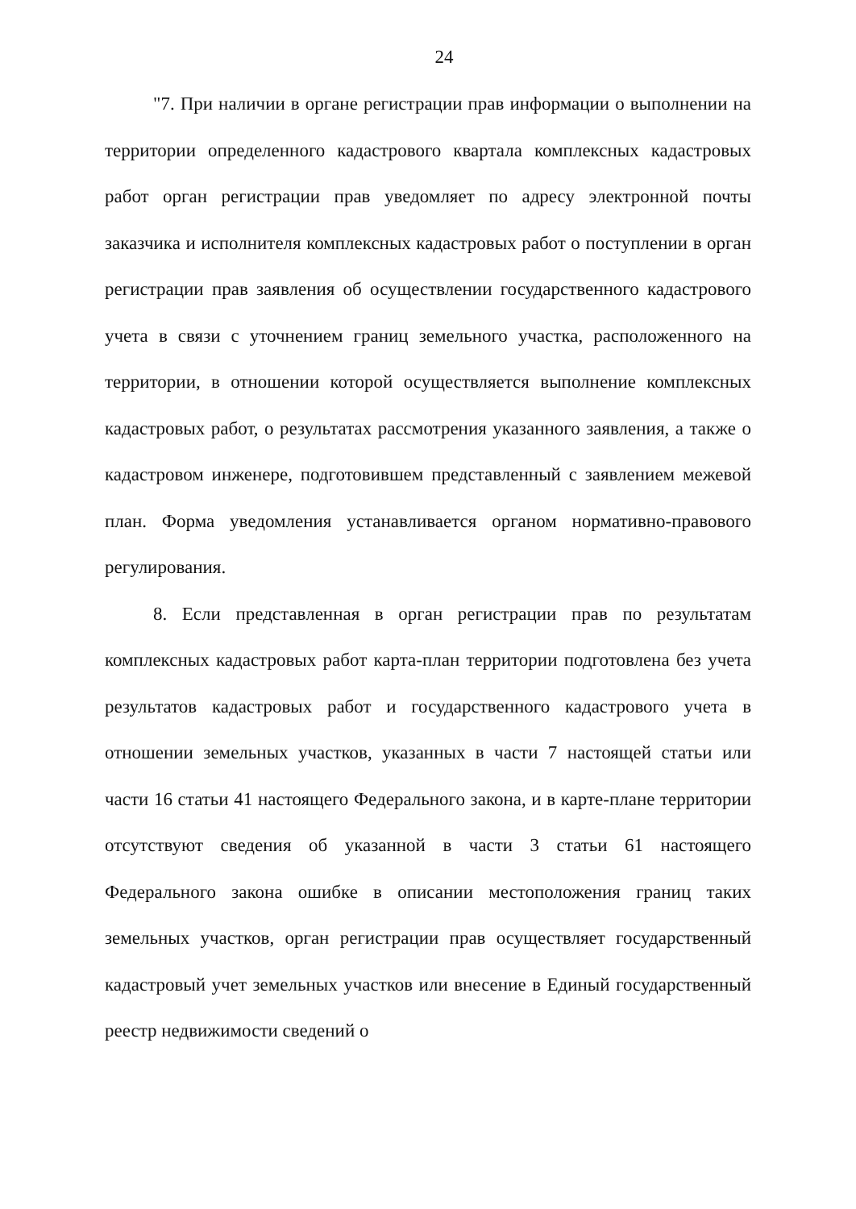24
"7. При наличии в органе регистрации прав информации о выполнении на территории определенного кадастрового квартала комплексных кадастровых работ орган регистрации прав уведомляет по адресу электронной почты заказчика и исполнителя комплексных кадастровых работ о поступлении в орган регистрации прав заявления об осуществлении государственного кадастрового учета в связи с уточнением границ земельного участка, расположенного на территории, в отношении которой осуществляется выполнение комплексных кадастровых работ, о результатах рассмотрения указанного заявления, а также о кадастровом инженере, подготовившем представленный с заявлением межевой план. Форма уведомления устанавливается органом нормативно-правового регулирования.
8. Если представленная в орган регистрации прав по результатам комплексных кадастровых работ карта-план территории подготовлена без учета результатов кадастровых работ и государственного кадастрового учета в отношении земельных участков, указанных в части 7 настоящей статьи или части 16 статьи 41 настоящего Федерального закона, и в карте-плане территории отсутствуют сведения об указанной в части 3 статьи 61 настоящего Федерального закона ошибке в описании местоположения границ таких земельных участков, орган регистрации прав осуществляет государственный кадастровый учет земельных участков или внесение в Единый государственный реестр недвижимости сведений о